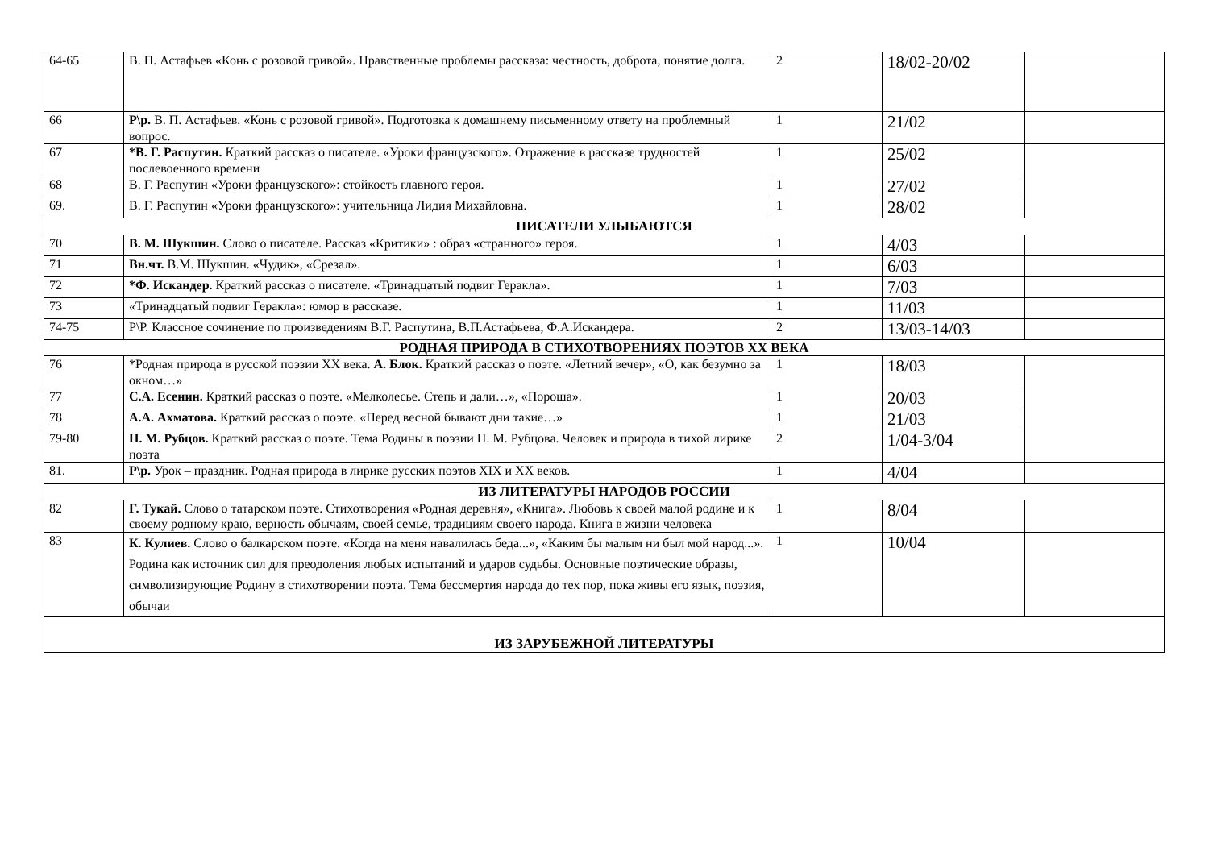| 64-65 | В. П. Астафьев «Конь с розовой гривой». Нравственные проблемы рассказа: честность, доброта, понятие долга. | 2 | 18/02-20/02 | |
| 66 | Р\р. В. П. Астафьев. «Конь с розовой гривой». Подготовка к домашнему письменному ответу на проблемный вопрос. | 1 | 21/02 | |
| 67 | *В. Г. Распутин. Краткий рассказ о писателе. «Уроки французского». Отражение в рассказе трудностей послевоенного времени | 1 | 25/02 | |
| 68 | В. Г. Распутин «Уроки французского»: стойкость главного героя. | 1 | 27/02 | |
| 69. | В. Г. Распутин «Уроки французского»: учительница Лидия Михайловна. | 1 | 28/02 | |
| ПИСАТЕЛИ УЛЫБАЮТСЯ | | | | |
| 70 | В. М. Шукшин. Слово о писателе. Рассказ «Критики» : образ «странного» героя. | 1 | 4/03 | |
| 71 | Вн.чт. В.М. Шукшин. «Чудик», «Срезал». | 1 | 6/03 | |
| 72 | *Ф. Искандер. Краткий рассказ о писателе. «Тринадцатый подвиг Геракла». | 1 | 7/03 | |
| 73 | «Тринадцатый подвиг Геракла»: юмор в рассказе. | 1 | 11/03 | |
| 74-75 | Р\Р. Классное сочинение по произведениям В.Г. Распутина, В.П.Астафьева, Ф.А.Искандера. | 2 | 13/03-14/03 | |
| РОДНАЯ ПРИРОДА В СТИХОТВОРЕНИЯХ ПОЭТОВ XX ВЕКА | | | | |
| 76 | *Родная природа в русской поэзии XX века. А. Блок. Краткий рассказ о поэте. «Летний вечер», «О, как безумно за окном…» | 1 | 18/03 | |
| 77 | С.А. Есенин. Краткий рассказ о поэте. «Мелколесье. Степь и дали…», «Пороша». | 1 | 20/03 | |
| 78 | А.А. Ахматова. Краткий рассказ о поэте. «Перед весной бывают дни такие…» | 1 | 21/03 | |
| 79-80 | Н. М. Рубцов. Краткий рассказ о поэте. Тема Родины в поэзии Н. М. Рубцова. Человек и природа в тихой лирике поэта | 2 | 1/04-3/04 | |
| 81. | Р\р. Урок – праздник. Родная природа в лирике русских поэтов XIX и XX веков. | 1 | 4/04 | |
| ИЗ ЛИТЕРАТУРЫ НАРОДОВ РОССИИ | | | | |
| 82 | Г. Тукай. Слово о татарском поэте. Стихотворения «Родная деревня», «Книга». Любовь к своей малой родине и к своему родному краю, верность обычаям, своей семье, традициям своего народа. Книга в жизни человека | 1 | 8/04 | |
| 83 | К. Кулиев. Слово о балкарском поэте. «Когда на меня навалилась беда...», «Каким бы малым ни был мой народ...». Родина как источник сил для преодоления любых испытаний и ударов судьбы. Основные поэтические образы, символизирующие Родину в стихотворении поэта. Тема бессмертия народа до тех пор, пока живы его язык, поэзия, обычаи | 1 | 10/04 | |
| ИЗ ЗАРУБЕЖНОЙ ЛИТЕРАТУРЫ | | | | |